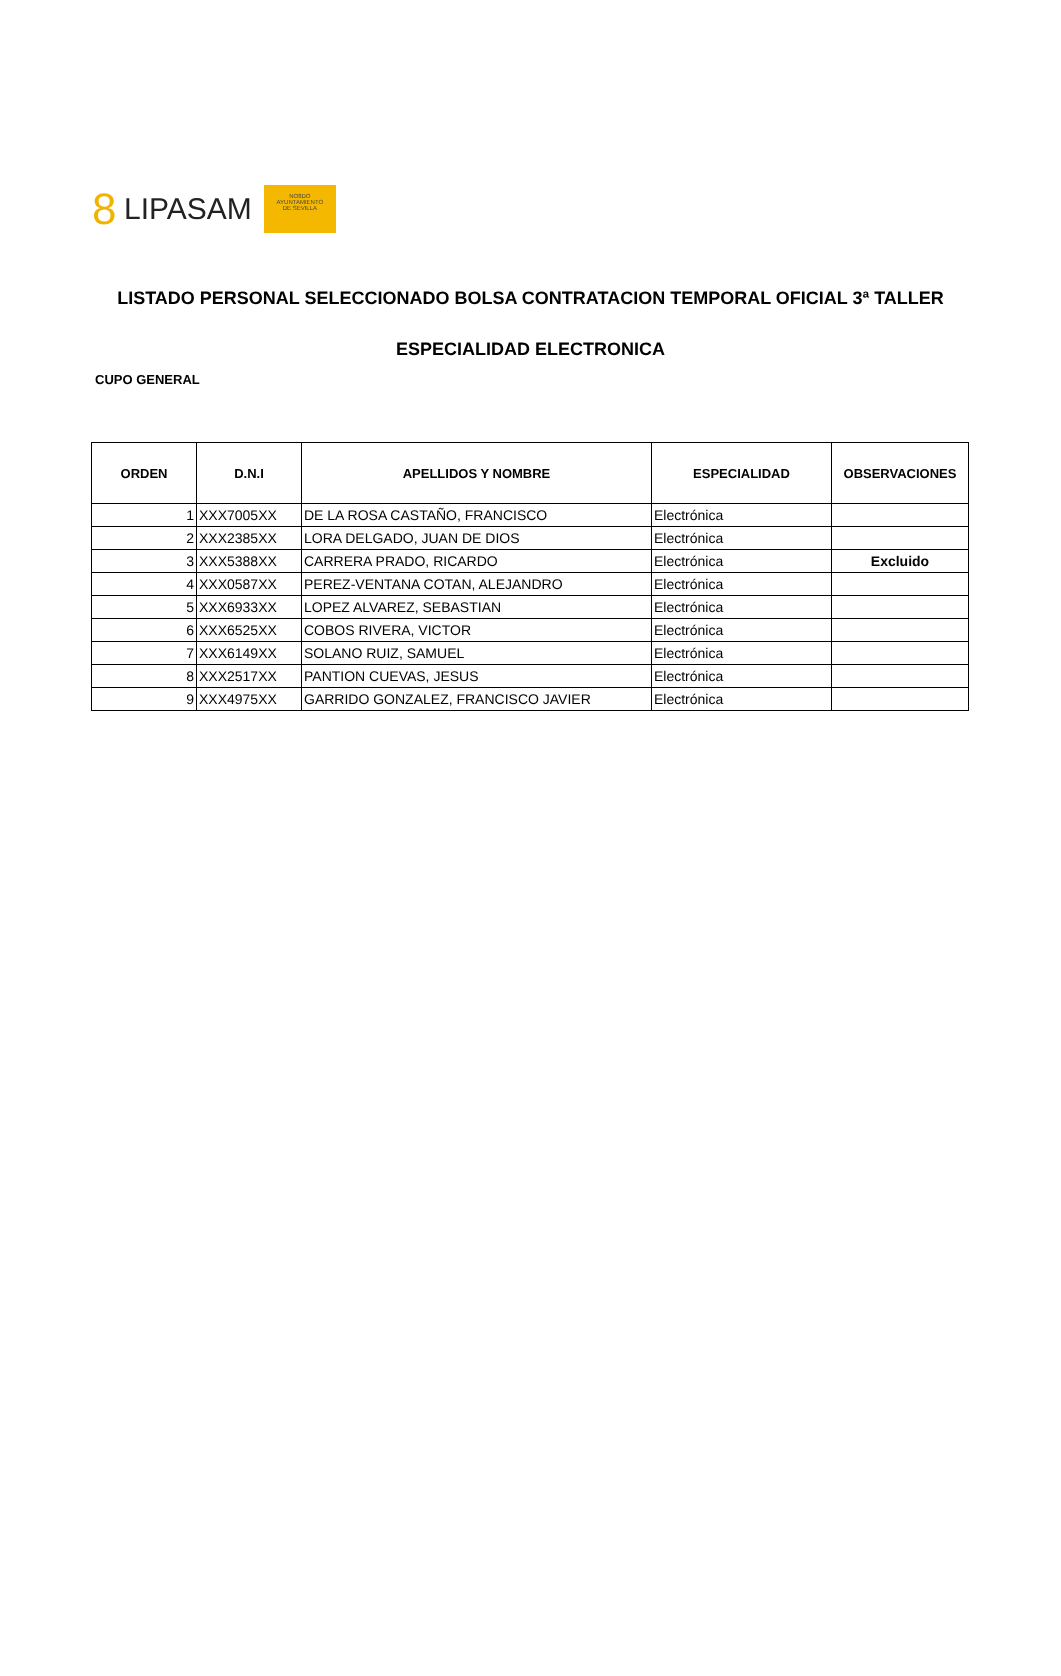8 LIPASAM
NO8DO
AYUNTAMIENTO
DE SEVILLA
LISTADO PERSONAL SELECCIONADO BOLSA CONTRATACION TEMPORAL OFICIAL 3ª TALLER
ESPECIALIDAD ELECTRONICA
CUPO GENERAL
| ORDEN | D.N.I | APELLIDOS Y NOMBRE | ESPECIALIDAD | OBSERVACIONES |
| --- | --- | --- | --- | --- |
| 1 | XXX7005XX | DE LA ROSA CASTAÑO, FRANCISCO | Electrónica | |
| 2 | XXX2385XX | LORA DELGADO, JUAN DE DIOS | Electrónica | |
| 3 | XXX5388XX | CARRERA PRADO, RICARDO | Electrónica | Excluido |
| 4 | XXX0587XX | PEREZ-VENTANA COTAN, ALEJANDRO | Electrónica | |
| 5 | XXX6933XX | LOPEZ ALVAREZ, SEBASTIAN | Electrónica | |
| 6 | XXX6525XX | COBOS RIVERA, VICTOR | Electrónica | |
| 7 | XXX6149XX | SOLANO RUIZ, SAMUEL | Electrónica | |
| 8 | XXX2517XX | PANTION CUEVAS, JESUS | Electrónica | |
| 9 | XXX4975XX | GARRIDO GONZALEZ, FRANCISCO JAVIER | Electrónica | |